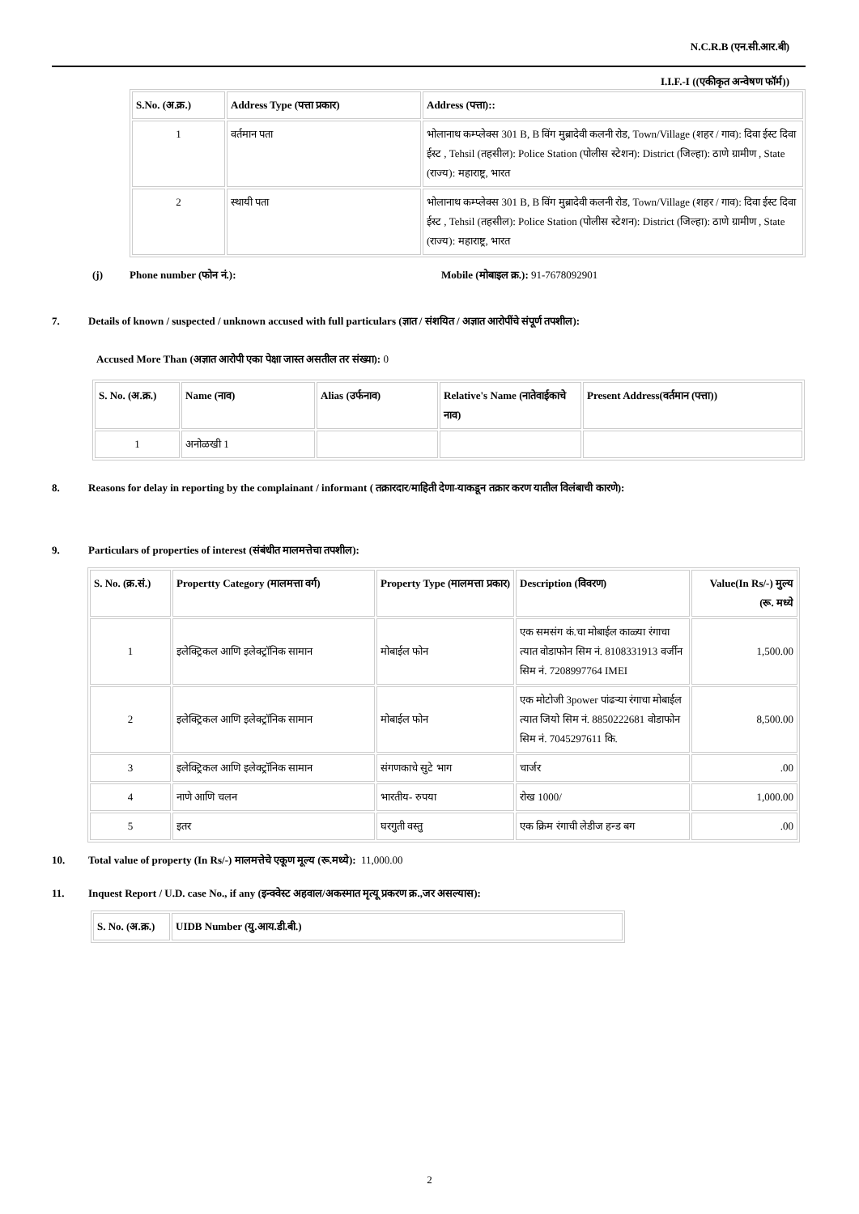N.C.R.B (एन.सी.आर.बी)
I.I.F.-I ((एकीकृत अन्वेषण फॉर्म))
| S.No. (अ.क्र.) | Address Type (पत्ता प्रकार) | Address (पत्ता):: |
| --- | --- | --- |
| 1 | वर्तमान पता | भोलानाथ कम्प्लेक्स 301 B, B विंग मुब्रादेवी कलनी रोड, Town/Village (शहर / गाव): दिवा ईस्ट दिवा ईस्ट , Tehsil (तहसील): Police Station (पोलीस स्टेशन): District (जिल्हा): ठाणे ग्रामीण , State (राज्य): महाराष्ट्र, भारत |
| 2 | स्थायी पता | भोलानाथ कम्प्लेक्स 301 B, B विंग मुब्रादेवी कलनी रोड, Town/Village (शहर / गाव): दिवा ईस्ट दिवा ईस्ट , Tehsil (तहसील): Police Station (पोलीस स्टेशन): District (जिल्हा): ठाणे ग्रामीण , State (राज्य): महाराष्ट्र, भारत |
(j) Phone number (फोन नं.): Mobile (मोबाइल क्र.): 91-7678092901
7. Details of known / suspected / unknown accused with full particulars (ज्ञात / संशयित / अज्ञात आरोपींचे संपूर्ण तपशील):
Accused More Than (अज्ञात आरोपी एका पेक्षा जास्त असतील तर संख्या): 0
| S. No. (अ.क्र.) | Name (नाव) | Alias (उर्फनाव) | Relative's Name (नातेवाईकाचे नाव) | Present Address(वर्तमान (पत्ता)) |
| --- | --- | --- | --- | --- |
| 1 | अनोळखी 1 | | | |
8. Reasons for delay in reporting by the complainant / informant ( तक्रारदार/माहिती देणा-याकडून तक्रार करण यातील विलंबाची कारणे):
9. Particulars of properties of interest (संबंधीत मालमत्तेचा तपशील):
| S. No. (क्र.सं.) | Propertty Category (मालमत्ता वर्ग) | Property Type (मालमत्ता प्रकार) | Description (विवरण) | Value(In Rs/-) मुल्य (रू. मध्ये |
| --- | --- | --- | --- | --- |
| 1 | इलेक्ट्रिकल आणि इलेक्ट्रॉनिक सामान | मोबाईल फोन | एक समसंग कं.चा मोबाईल काळ्या रंगाचा त्यात वोडाफोन सिम नं. 8108331913 वर्जीन सिम नं. 7208997764 IMEI | 1,500.00 |
| 2 | इलेक्ट्रिकल आणि इलेक्ट्रॉनिक सामान | मोबाईल फोन | एक मोटोजी 3power पांढऱ्या रंगाचा मोबाईल त्यात जियो सिम नं. 8850222681 वोडाफोन सिम नं. 7045297611 कि. | 8,500.00 |
| 3 | इलेक्ट्रिकल आणि इलेक्ट्रॉनिक सामान | संगणकाचे सुटे भाग | चार्जर | .00 |
| 4 | नाणे आणि चलन | भारतीय- रुपया | रोख 1000/ | 1,000.00 |
| 5 | इतर | घरगुती वस्तु | एक क्रिम रंगाची लेडीज हन्ड बग | .00 |
10. Total value of property (In Rs/-) मालमत्तेचे एकूण मूल्य (रू.मध्ये): 11,000.00
11. Inquest Report / U.D. case No., if any (इन्क्वेस्ट अहवाल/अकस्मात मृत्यू प्रकरण क्र.,जर असल्यास):
| S. No. (अ.क्र.) | UIDB Number (यु.आय.डी.बी.) |
| --- | --- |
2